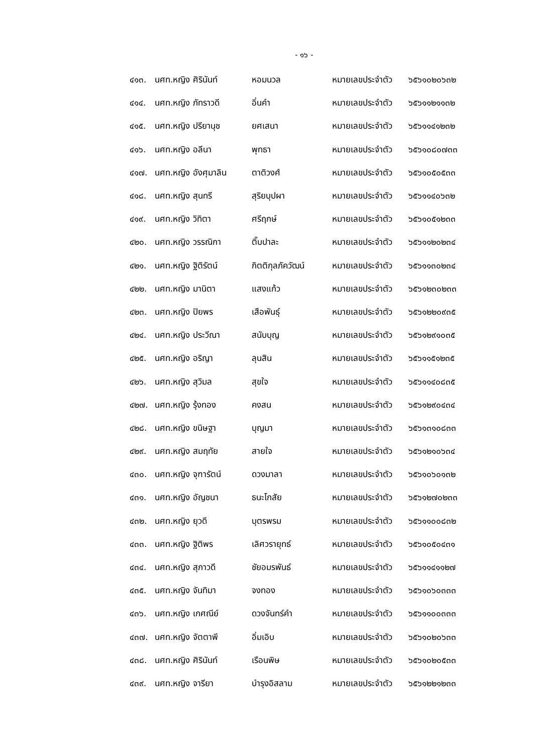- ๑๖ -
| ๔๑๓. | นศท.หญิง ศิรินันท์ | หอมนวล | หมายเลขประจำตัว | ๖๕๖๑๐๒๐๖๓๒ |
| ๔๑๔. | นศท.หญิง ภัทราวดี | อิ่นคำ | หมายเลขประจำตัว | ๖๕๖๑๑๒๑๑๓๒ |
| ๔๑๕. | นศท.หญิง ปรียานุช | ยศเสนา | หมายเลขประจำตัว | ๖๕๖๑๑๔๑๒๓๒ |
| ๔๑๖. | นศท.หญิง อลีนา | พุทธา | หมายเลขประจำตัว | ๖๕๖๑๐๘๐๗๓๓ |
| ๔๑๗. | นศท.หญิง อังศุมาลิน | ตาติวงศ์ | หมายเลขประจำตัว | ๖๕๖๑๐๕๐๕๓๓ |
| ๔๑๘. | นศท.หญิง สุนทรี | สุริยบุปผา | หมายเลขประจำตัว | ๖๕๖๑๑๔๐๖๓๒ |
| ๔๑๙. | นศท.หญิง วิทิตา | ศรีฤกษ์ | หมายเลขประจำตัว | ๖๕๖๑๐๕๑๒๓๓ |
| ๔๒๐. | นศท.หญิง วรรณิกา | ติ๊บปาละ | หมายเลขประจำตัว | ๖๕๖๑๑๒๐๒๓๔ |
| ๔๒๑. | นศท.หญิง ฐิติรัตน์ | กิตติกุลภัควัฒน์ | หมายเลขประจำตัว | ๖๕๖๑๑๓๐๒๓๔ |
| ๔๒๒. | นศท.หญิง มานิตา | แสงแก้ว | หมายเลขประจำตัว | ๖๕๖๑๒๓๐๒๓๓ |
| ๔๒๓. | นศท.หญิง ปิยพร | เสือพันธุ์ | หมายเลขประจำตัว | ๖๕๖๑๒๒๐๙๓๕ |
| ๔๒๔. | นศท.หญิง ประวีณา | สนับบุญ | หมายเลขประจำตัว | ๖๕๖๑๒๙๑๐๓๕ |
| ๔๒๕. | นศท.หญิง อริญา | ลุนสิน | หมายเลขประจำตัว | ๖๕๖๑๑๕๑๒๓๕ |
| ๔๒๖. | นศท.หญิง สุวิมล | สุขใจ | หมายเลขประจำตัว | ๖๕๖๑๑๔๐๘๓๕ |
| ๔๒๗. | นศท.หญิง รุ้งทอง | คงสน | หมายเลขประจำตัว | ๖๕๖๑๒๙๐๔๓๔ |
| ๔๒๘. | นศท.หญิง ขนิษฐา | บุญมา | หมายเลขประจำตัว | ๖๕๖๑๓๑๐๘๓๓ |
| ๔๒๙. | นศท.หญิง สมฤทัย | สายใจ | หมายเลขประจำตัว | ๖๕๖๑๒๑๐๖๓๔ |
| ๔๓๐. | นศท.หญิง จุฑารัตน์ | ดวงมาลา | หมายเลขประจำตัว | ๖๕๖๑๐๖๐๑๓๒ |
| ๔๓๑. | นศท.หญิง อัญชนา | ธนะโกสัย | หมายเลขประจำตัว | ๖๕๖๑๒๗๐๒๓๓ |
| ๔๓๒. | นศท.หญิง ยุวดี | บุตรพรม | หมายเลขประจำตัว | ๖๕๖๑๑๐๐๘๓๒ |
| ๔๓๓. | นศท.หญิง ฐิติพร | เลิศวรายุทธ์ | หมายเลขประจำตัว | ๖๕๖๑๐๕๐๔๓๑ |
| ๔๓๔. | นศท.หญิง สุภาวดี | ชัยอมรพันธ์ | หมายเลขประจำตัว | ๖๕๖๑๑๔๑๑๒๗ |
| ๔๓๕. | นศท.หญิง จันทิมา | จงทอง | หมายเลขประจำตัว | ๖๕๖๑๐๖๐๓๓๓ |
| ๔๓๖. | นศท.หญิง เกศณีย์ | ดวงจันทร์คำ | หมายเลขประจำตัว | ๖๕๖๑๑๐๐๓๓๓ |
| ๔๓๗. | นศท.หญิง จัตตาพี | อิ่มเอิบ | หมายเลขประจำตัว | ๖๕๖๑๐๒๐๖๓๓ |
| ๔๓๘. | นศท.หญิง ศิรินันท์ | เรือนพิษ | หมายเลขประจำตัว | ๖๕๖๑๐๒๐๕๓๓ |
| ๔๓๙. | นศท.หญิง จารียา | บำรุงอิสลาม | หมายเลขประจำตัว | ๖๕๖๑๒๒๑๒๓๓ |